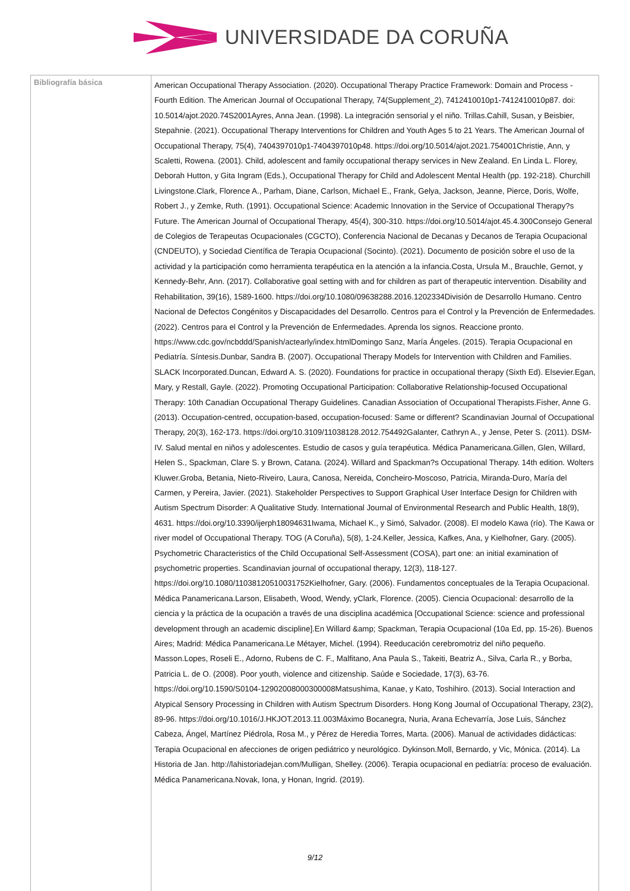UNIVERSIDADE DA CORUÑA
| Bibliografía básica | American Occupational Therapy Association. (2020). Occupational Therapy Practice Framework: Domain and Process - Fourth Edition. The American Journal of Occupational Therapy, 74(Supplement_2), 7412410010p1-7412410010p87. doi: 10.5014/ajot.2020.74S2001Ayres, Anna Jean. (1998). La integración sensorial y el niño. Trillas.Cahill, Susan, y Beisbier, Stepahnie. (2021). Occupational Therapy Interventions for Children and Youth Ages 5 to 21 Years. The American Journal of Occupational Therapy, 75(4), 7404397010p1-7404397010p48. https://doi.org/10.5014/ajot.2021.754001Christie, Ann, y Scaletti, Rowena. (2001). Child, adolescent and family occupational therapy services in New Zealand. En Linda L. Florey, Deborah Hutton, y Gita Ingram (Eds.), Occupational Therapy for Child and Adolescent Mental Health (pp. 192-218). Churchill Livingstone.Clark, Florence A., Parham, Diane, Carlson, Michael E., Frank, Gelya, Jackson, Jeanne, Pierce, Doris, Wolfe, Robert J., y Zemke, Ruth. (1991). Occupational Science: Academic Innovation in the Service of Occupational Therapy?s Future. The American Journal of Occupational Therapy, 45(4), 300-310. https://doi.org/10.5014/ajot.45.4.300Consejo General de Colegios de Terapeutas Ocupacionales (CGCTO), Conferencia Nacional de Decanas y Decanos de Terapia Ocupacional (CNDEUTO), y Sociedad Científica de Terapia Ocupacional (Socinto). (2021). Documento de posición sobre el uso de la actividad y la participación como herramienta terapéutica en la atención a la infancia.Costa, Ursula M., Brauchle, Gernot, y Kennedy-Behr, Ann. (2017). Collaborative goal setting with and for children as part of therapeutic intervention. Disability and Rehabilitation, 39(16), 1589-1600. https://doi.org/10.1080/09638288.2016.1202334División de Desarrollo Humano. Centro Nacional de Defectos Congénitos y Discapacidades del Desarrollo. Centros para el Control y la Prevención de Enfermedades. (2022). Centros para el Control y la Prevención de Enfermedades. Aprenda los signos. Reaccione pronto. https://www.cdc.gov/ncbddd/Spanish/actearly/index.htmlDomingo Sanz, María Ángeles. (2015). Terapia Ocupacional en Pediatría. Síntesis.Dunbar, Sandra B. (2007). Occupational Therapy Models for Intervention with Children and Families. SLACK Incorporated.Duncan, Edward A. S. (2020). Foundations for practice in occupational therapy (Sixth Ed). Elsevier.Egan, Mary, y Restall, Gayle. (2022). Promoting Occupational Participation: Collaborative Relationship-focused Occupational Therapy: 10th Canadian Occupational Therapy Guidelines. Canadian Association of Occupational Therapists.Fisher, Anne G. (2013). Occupation-centred, occupation-based, occupation-focused: Same or different? Scandinavian Journal of Occupational Therapy, 20(3), 162-173. https://doi.org/10.3109/11038128.2012.754492Galanter, Cathryn A., y Jense, Peter S. (2011). DSM-IV. Salud mental en niños y adolescentes. Estudio de casos y guía terapéutica. Médica Panamericana.Gillen, Glen, Willard, Helen S., Spackman, Clare S. y Brown, Catana. (2024). Willard and Spackman?s Occupational Therapy. 14th edition. Wolters Kluwer.Groba, Betania, Nieto-Riveiro, Laura, Canosa, Nereida, Concheiro-Moscoso, Patricia, Miranda-Duro, María del Carmen, y Pereira, Javier. (2021). Stakeholder Perspectives to Support Graphical User Interface Design for Children with Autism Spectrum Disorder: A Qualitative Study. International Journal of Environmental Research and Public Health, 18(9), 4631. https://doi.org/10.3390/ijerph18094631Iwama, Michael K., y Simó, Salvador. (2008). El modelo Kawa (río). The Kawa or river model of Occupational Therapy. TOG (A Coruña), 5(8), 1-24.Keller, Jessica, Kafkes, Ana, y Kielhofner, Gary. (2005). Psychometric Characteristics of the Child Occupational Self-Assessment (COSA), part one: an initial examination of psychometric properties. Scandinavian journal of occupational therapy, 12(3), 118-127. https://doi.org/10.1080/11038120510031752Kielhofner, Gary. (2006). Fundamentos conceptuales de la Terapia Ocupacional. Médica Panamericana.Larson, Elisabeth, Wood, Wendy, yClark, Florence. (2005). Ciencia Ocupacional: desarrollo de la ciencia y la práctica de la ocupación a través de una disciplina académica [Occupational Science: science and professional development through an academic discipline].En Willard &amp; Spackman, Terapia Ocupacional (10a Ed, pp. 15-26). Buenos Aires; Madrid: Médica Panamericana.Le Métayer, Michel. (1994). Reeducación cerebromotriz del niño pequeño. Masson.Lopes, Roseli E., Adorno, Rubens de C. F., Malfitano, Ana Paula S., Takeiti, Beatriz A., Silva, Carla R., y Borba, Patricia L. de O. (2008). Poor youth, violence and citizenship. Saúde e Sociedade, 17(3), 63-76. https://doi.org/10.1590/S0104-12902008000300008Matsushima, Kanae, y Kato, Toshihiro. (2013). Social Interaction and Atypical Sensory Processing in Children with Autism Spectrum Disorders. Hong Kong Journal of Occupational Therapy, 23(2), 89-96. https://doi.org/10.1016/J.HKJOT.2013.11.003Máximo Bocanegra, Nuria, Arana Echevarría, Jose Luis, Sánchez Cabeza, Ángel, Martínez Piédrola, Rosa M., y Pérez de Heredia Torres, Marta. (2006). Manual de actividades didácticas: Terapia Ocupacional en afecciones de origen pediátrico y neurológico. Dykinson.Moll, Bernardo, y Vic, Mónica. (2014). La Historia de Jan. http://lahistoriadejan.com/Mulligan, Shelley. (2006). Terapia ocupacional en pediatría: proceso de evaluación. Médica Panamericana.Novak, Iona, y Honan, Ingrid. (2019). |
9/12